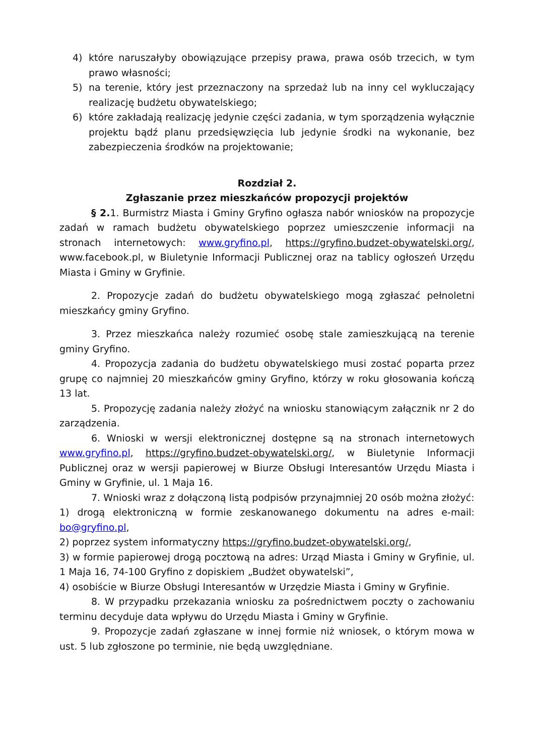4) które naruszałyby obowiązujące przepisy prawa, prawa osób trzecich, w tym prawo własności;
5) na terenie, który jest przeznaczony na sprzedaż lub na inny cel wykluczający realizację budżetu obywatelskiego;
6) które zakładają realizację jedynie części zadania, w tym sporządzenia wyłącznie projektu bądź planu przedsięwzięcia lub jedynie środki na wykonanie, bez zabezpieczenia środków na projektowanie;
Rozdział 2.
Zgłaszanie przez mieszkańców propozycji projektów
§ 2. 1. Burmistrz Miasta i Gminy Gryfino ogłasza nabór wniosków na propozycje zadań w ramach budżetu obywatelskiego poprzez umieszczenie informacji na stronach internetowych: www.gryfino.pl, https://gryfino.budzet-obywatelski.org/, www.facebook.pl, w Biuletynie Informacji Publicznej oraz na tablicy ogłoszeń Urzędu Miasta i Gminy w Gryfinie.
2. Propozycje zadań do budżetu obywatelskiego mogą zgłaszać pełnoletni mieszkańcy gminy Gryfino.
3. Przez mieszkańca należy rozumieć osobę stale zamieszkującą na terenie gminy Gryfino.
4. Propozycja zadania do budżetu obywatelskiego musi zostać poparta przez grupę co najmniej 20 mieszkańców gminy Gryfino, którzy w roku głosowania kończą 13 lat.
5. Propozycję zadania należy złożyć na wniosku stanowiącym załącznik nr 2 do zarządzenia.
6. Wnioski w wersji elektronicznej dostępne są na stronach internetowych www.gryfino.pl, https://gryfino.budzet-obywatelski.org/, w Biuletynie Informacji Publicznej oraz w wersji papierowej w Biurze Obsługi Interesantów Urzędu Miasta i Gminy w Gryfinie, ul. 1 Maja 16.
7. Wnioski wraz z dołączoną listą podpisów przynajmniej 20 osób można złożyć:
1) drogą elektroniczną w formie zeskanowanego dokumentu na adres e-mail: bo@gryfino.pl,
2) poprzez system informatyczny https://gryfino.budzet-obywatelski.org/,
3) w formie papierowej drogą pocztową na adres: Urząd Miasta i Gminy w Gryfinie, ul. 1 Maja 16, 74-100 Gryfino z dopiskiem „Budżet obywatelski”,
4) osobiście w Biurze Obsługi Interesantów w Urzędzie Miasta i Gminy w Gryfinie.
8. W przypadku przekazania wniosku za pośrednictwem poczty o zachowaniu terminu decyduje data wpływu do Urzędu Miasta i Gminy w Gryfinie.
9. Propozycje zadań zgłaszane w innej formie niż wniosek, o którym mowa w ust. 5 lub zgłoszone po terminie, nie będą uwzględniane.